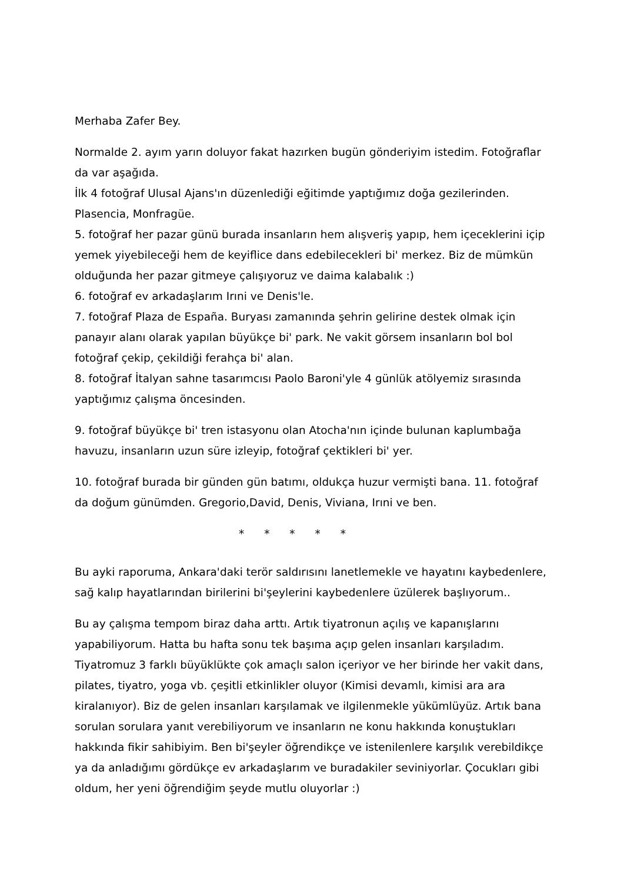Merhaba Zafer Bey.
Normalde 2. ayım yarın doluyor fakat hazırken bugün gönderiyim istedim. Fotoğraflar da var aşağıda.
İlk 4 fotoğraf Ulusal Ajans'ın düzenlediği eğitimde yaptığımız doğa gezilerinden. Plasencia, Monfragüe.
5. fotoğraf her pazar günü burada insanların hem alışveriş yapıp, hem içeceklerini içip yemek yiyebileceği hem de keyiflice dans edebilecekleri bi' merkez. Biz de mümkün olduğunda her pazar gitmeye çalışıyoruz ve daima kalabalık :)
6. fotoğraf ev arkadaşlarım Irıni ve Denis'le.
7. fotoğraf Plaza de España. Buryası zamanında şehrin gelirine destek olmak için panayır alanı olarak yapılan büyükçe bi' park. Ne vakit görsem insanların bol bol fotoğraf çekip, çekildiği ferahça bi' alan.
8. fotoğraf İtalyan sahne tasarımcısı Paolo Baroni'yle 4 günlük atölyemiz sırasında yaptığımız çalışma öncesinden.
9. fotoğraf büyükçe bi' tren istasyonu olan Atocha'nın içinde bulunan kaplumbağa havuzu, insanların uzun süre izleyip, fotoğraf çektikleri bi' yer.
10. fotoğraf burada bir günden gün batımı, oldukça huzur vermişti bana. 11. fotoğraf da doğum günümden. Gregorio,David, Denis, Viviana, Irıni ve ben.
* * * * *
Bu ayki raporuma, Ankara'daki terör saldırısını lanetlemekle ve hayatını kaybedenlere, sağ kalıp hayatlarından birilerini bi'şeylerini kaybedenlere üzülerek başlıyorum..
Bu ay çalışma tempom biraz daha arttı. Artık tiyatronun açılış ve kapanışlarını yapabiliyorum. Hatta bu hafta sonu tek başıma açıp gelen insanları karşıladım. Tiyatromuz 3 farklı büyüklükte çok amaçlı salon içeriyor ve her birinde her vakit dans, pilates, tiyatro, yoga vb. çeşitli etkinlikler oluyor (Kimisi devamlı, kimisi ara ara kiralanıyor). Biz de gelen insanları karşılamak ve ilgilenmekle yükümlüyüz. Artık bana sorulan sorulara yanıt verebiliyorum ve insanların ne konu hakkında konuştukları hakkında fikir sahibiyim. Ben bi'şeyler öğrendikçe ve istenilenlere karşılık verebildikçe ya da anladığımı gördükçe ev arkadaşlarım ve buradakiler seviniyorlar. Çocukları gibi oldum, her yeni öğrendiğim şeyde mutlu oluyorlar :)